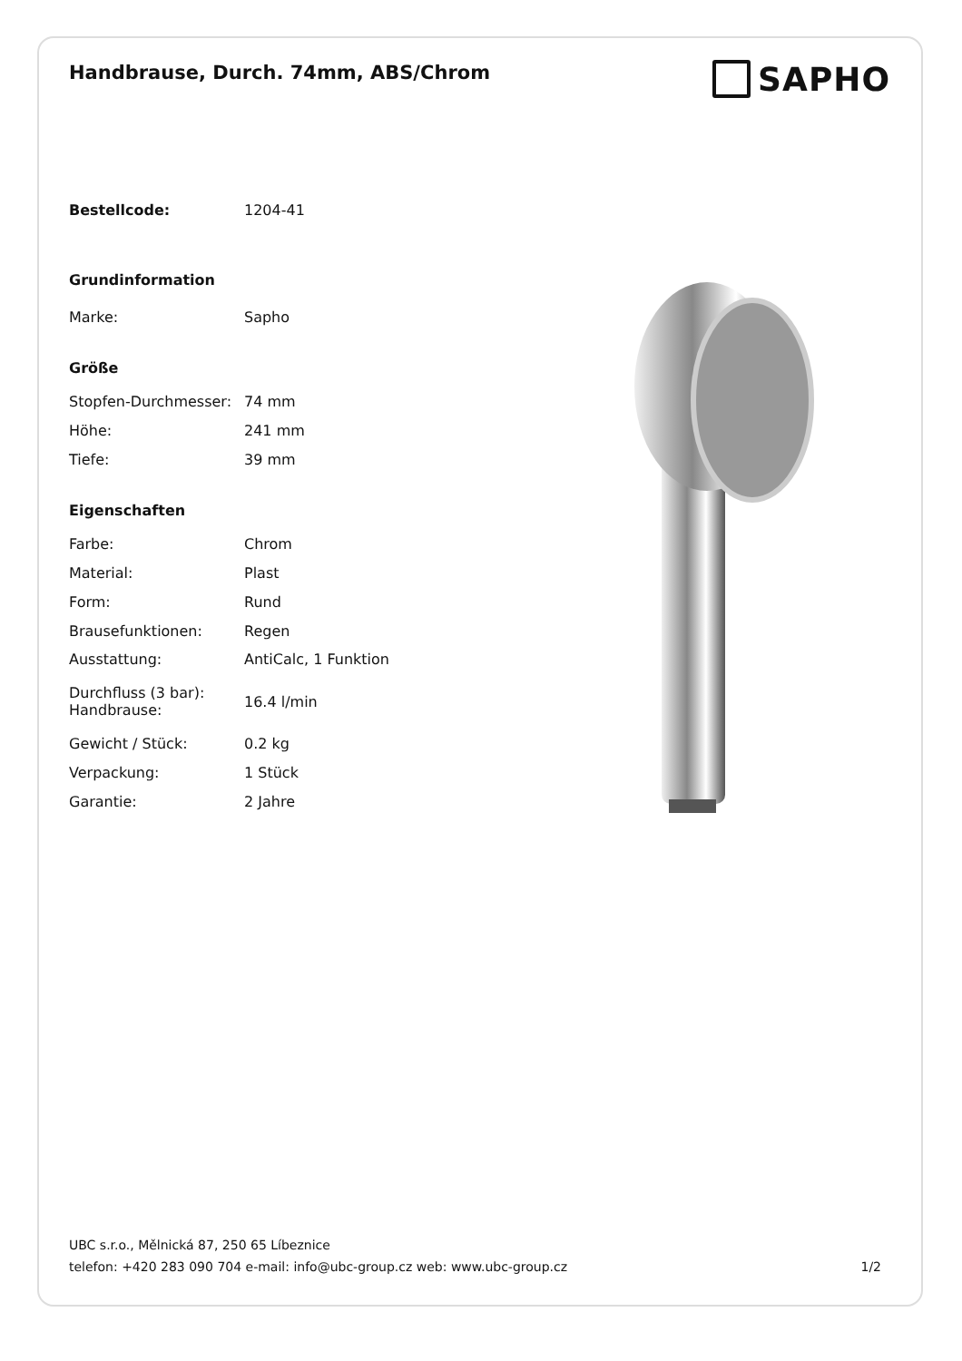Handbrause, Durch. 74mm, ABS/Chrom
SAPHO
| Bestellcode: | 1204-41 |
| Grundinformation | |
| Marke: | Sapho |
| Größe | |
| Stopfen-Durchmesser: | 74 mm |
| Höhe: | 241 mm |
| Tiefe: | 39 mm |
| Eigenschaften | |
| Farbe: | Chrom |
| Material: | Plast |
| Form: | Rund |
| Brausefunktionen: | Regen |
| Ausstattung: | AntiCalc, 1 Funktion |
| Durchfluss (3 bar): Handbrause: | 16.4 l/min |
| Gewicht / Stück: | 0.2 kg |
| Verpackung: | 1 Stück |
| Garantie: | 2 Jahre |
UBC s.r.o., Mělnická 87, 250 65 Líbeznice
telefon: +420 283 090 704 e-mail: info@ubc-group.cz web: www.ubc-group.cz 1/2